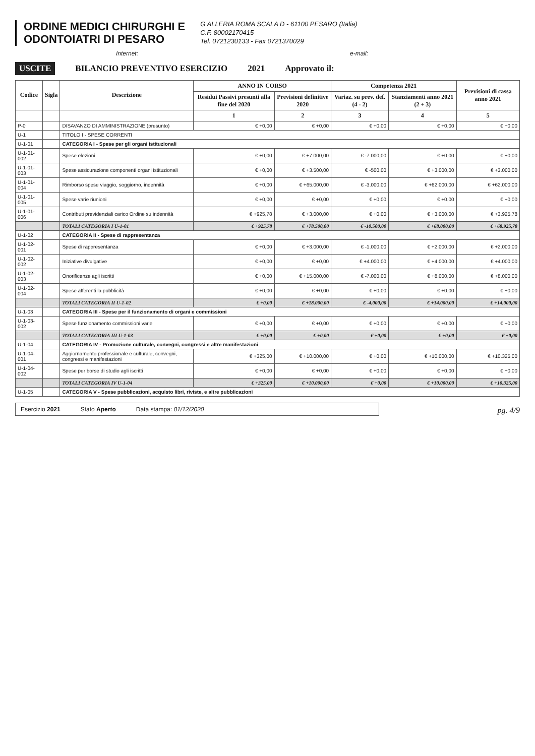ORDINE MEDICI CHIRURGHI E
ODONTOIATRI DI PESARO
G ALLERIA ROMA SCALA D - 61100 PESARO (Italia)
C.F. 80002170415
Tel. 0721230133 - Fax 0721370029
Internet: e-mail:
USCITE BILANCIO PREVENTIVO ESERCIZIO 2021 Approvato il:
| Codice | Sigla | Descrizione | ANNO IN CORSO | | Competenza 2021 | | Previsioni di cassa anno 2021 |
| --- | --- | --- | --- | --- | --- | --- | --- |
| | | | Residui Passivi presunti alla fine del 2020 | Previsioni definitive 2020 | Variaz. su prev. def. (4 - 2) | Stanziamenti anno 2021 (2 + 3) | |
| | | | 1 | 2 | 3 | 4 | 5 |
| P-0 | | DISAVANZO DI AMMINISTRAZIONE (presunto) | € +0,00 | € +0,00 | € +0,00 | € +0,00 | € +0,00 |
| U-1 | | TITOLO I - SPESE CORRENTI | | | | | |
| U-1-01 | | CATEGORIA I - Spese per gli organi istituzionali | | | | | |
| U-1-01-002 | | Spese elezioni | € +0,00 | € +7.000,00 | € -7.000,00 | € +0,00 | € +0,00 |
| U-1-01-003 | | Spese assicurazione componenti organi istituzionali | € +0,00 | € +3.500,00 | € -500,00 | € +3.000,00 | € +3.000,00 |
| U-1-01-004 | | Rimborso spese viaggio, soggiorno, indennità | € +0,00 | € +65.000,00 | € -3.000,00 | € +62.000,00 | € +62.000,00 |
| U-1-01-005 | | Spese varie riunioni | € +0,00 | € +0,00 | € +0,00 | € +0,00 | € +0,00 |
| U-1-01-006 | | Contributi previdenziali carico Ordine su indennità | € +925,78 | € +3.000,00 | € +0,00 | € +3.000,00 | € +3.925,78 |
| | | TOTALI CATEGORIA I U-1-01 | € +925,78 | € +78.500,00 | € -10.500,00 | € +68.000,00 | € +68.925,78 |
| U-1-02 | | CATEGORIA II - Spese di rappresentanza | | | | | |
| U-1-02-001 | | Spese di rappresentanza | € +0,00 | € +3.000,00 | € -1.000,00 | € +2.000,00 | € +2.000,00 |
| U-1-02-002 | | Iniziative divulgative | € +0,00 | € +0,00 | € +4.000,00 | € +4.000,00 | € +4.000,00 |
| U-1-02-003 | | Onorificenze agli iscritti | € +0,00 | € +15.000,00 | € -7.000,00 | € +8.000,00 | € +8.000,00 |
| U-1-02-004 | | Spese afferenti la pubblicità | € +0,00 | € +0,00 | € +0,00 | € +0,00 | € +0,00 |
| | | TOTALI CATEGORIA II U-1-02 | € +0,00 | € +18.000,00 | € -4.000,00 | € +14.000,00 | € +14.000,00 |
| U-1-03 | | CATEGORIA III - Spese per il funzionamento di organi e commissioni | | | | | |
| U-1-03-002 | | Spese funzionamento commissioni varie | € +0,00 | € +0,00 | € +0,00 | € +0,00 | € +0,00 |
| | | TOTALI CATEGORIA III U-1-03 | € +0,00 | € +0,00 | € +0,00 | € +0,00 | € +0,00 |
| U-1-04 | | CATEGORIA IV - Promozione culturale, convegni, congressi e altre manifestazioni | | | | | |
| U-1-04-001 | | Aggiornamento professionale e culturale, convegni, congressi e manifestazioni | € +325,00 | € +10.000,00 | € +0,00 | € +10.000,00 | € +10.325,00 |
| U-1-04-002 | | Spese per borse di studio agli iscritti | € +0,00 | € +0,00 | € +0,00 | € +0,00 | € +0,00 |
| | | TOTALI CATEGORIA IV U-1-04 | € +325,00 | € +10.000,00 | € +0,00 | € +10.000,00 | € +10.325,00 |
| U-1-05 | | CATEGORIA V - Spese pubblicazioni, acquisto libri, riviste, e altre pubblicazioni | | | | | |
Esercizio 2021 Stato Aperto Data stampa: 01/12/2020
pg. 4/9